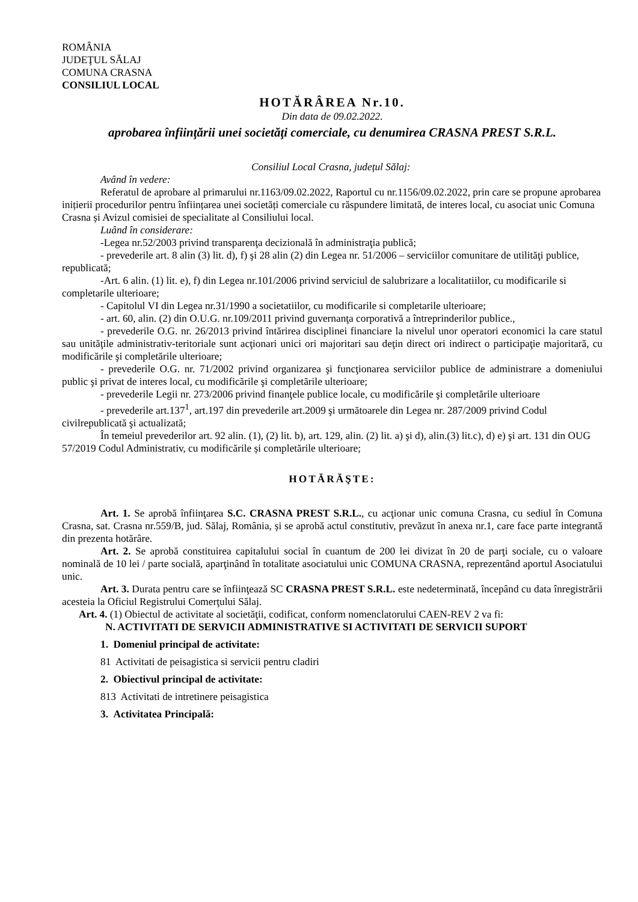ROMÂNIA
JUDEŢUL SĂLAJ
COMUNA CRASNA
CONSILIUL LOCAL
HOTĂRÂREA Nr.10.
Din data de 09.02.2022.
aprobarea înfiinţării unei societăţi comerciale, cu denumirea CRASNA PREST S.R.L.
Consiliul Local Crasna, județul Sălaj:
Având în vedere:
Referatul de aprobare al primarului nr.1163/09.02.2022, Raportul cu nr.1156/09.02.2022, prin care se propune aprobarea inițierii procedurilor pentru înființarea unei societăți comerciale cu răspundere limitată, de interes local, cu asociat unic Comuna Crasna și Avizul comisiei de specialitate al Consiliului local.
Luând în considerare:
-Legea nr.52/2003 privind transparenţa decizională în administraţia publică;
- prevederile art. 8 alin (3) lit. d), f) şi 28 alin (2) din Legea nr. 51/2006 – serviciilor comunitare de utilităţi publice, republicată;
-Art. 6 alin. (1) lit. e), f) din Legea nr.101/2006 privind serviciul de salubrizare a localitatiilor, cu modificarile si completarile ulterioare;
- Capitolul VI din Legea nr.31/1990 a societatiilor, cu modificarile si completarile ulterioare;
- art. 60, alin. (2) din O.U.G. nr.109/2011 privind guvernanţa corporativă a întreprinderilor publice.,
- prevederile O.G. nr. 26/2013 privind întărirea disciplinei financiare la nivelul unor operatori economici la care statul sau unităţile administrativ-teritoriale sunt acţionari unici ori majoritari sau deţin direct ori indirect o participaţie majoritară, cu modificările şi completările ulterioare;
- prevederile O.G. nr. 71/2002 privind organizarea şi funcţionarea serviciilor publice de administrare a domeniului public şi privat de interes local, cu modificările şi completările ulterioare;
- prevederile Legii nr. 273/2006 privind finanţele publice locale, cu modificările şi completările ulterioare
- prevederile art.137<sup>1</sup>, art.197 din prevederile art.2009 şi următoarele din Legea nr. 287/2009 privind Codul civilrepublicată şi actualizată;
În temeiul prevederilor art. 92 alin. (1), (2) lit. b), art. 129, alin. (2) lit. a) şi d), alin.(3) lit.c), d) e) şi art. 131 din OUG 57/2019 Codul Administrativ, cu modificările și completările ulterioare;
HOTĂRĂŞTE:
Art. 1. Se aprobă înfiinţarea S.C. CRASNA PREST S.R.L., cu acţionar unic comuna Crasna, cu sediul în Comuna Crasna, sat. Crasna nr.559/B, jud. Sălaj, România, și se aprobă actul constitutiv, prevăzut în anexa nr.1, care face parte integrantă din prezenta hotărâre.
Art. 2. Se aprobă constituirea capitalului social în cuantum de 200 lei divizat în 20 de parţi sociale, cu o valoare nominală de 10 lei / parte socială, aparţinând în totalitate asociatului unic COMUNA CRASNA, reprezentând aportul Asociatului unic.
Art. 3. Durata pentru care se înfiinţează SC CRASNA PREST S.R.L. este nedeterminată, începând cu data înregistrării acesteia la Oficiul Registrului Comerţului Sălaj.
Art. 4. (1) Obiectul de activitate al societăţii, codificat, conform nomenclatorului CAEN-REV 2 va fi:
N. ACTIVITATI DE SERVICII ADMINISTRATIVE SI ACTIVITATI DE SERVICII SUPORT
1. Domeniul principal de activitate:
81 Activitati de peisagistica si servicii pentru cladiri
2. Obiectivul principal de activitate:
813 Activitati de intretinere peisagistica
3. Activitatea Principală: